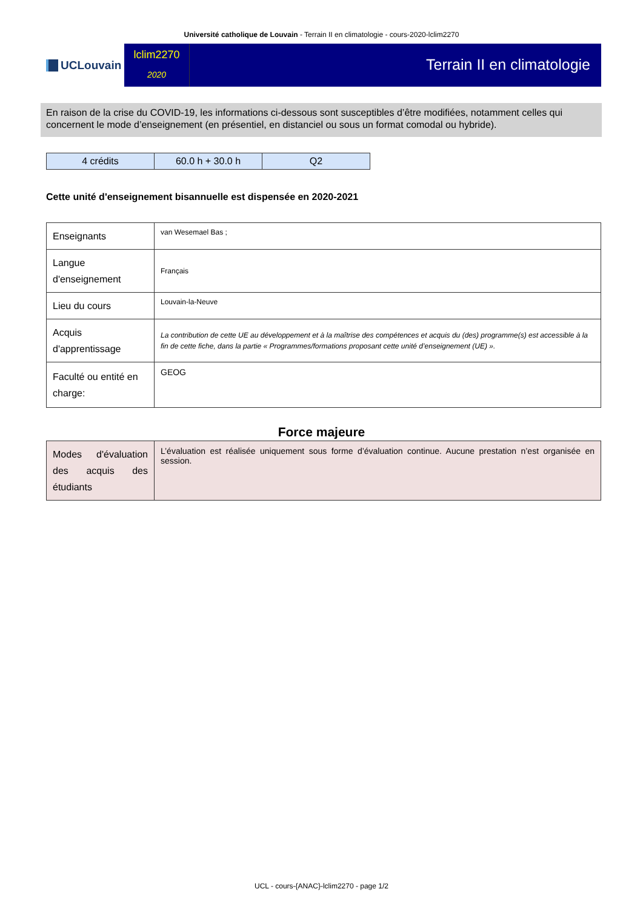Université catholique de Louvain - Terrain II en climatologie - cours-2020-lclim2270
UCLouvain
lclim2270
2020
Terrain II en climatologie
En raison de la crise du COVID-19, les informations ci-dessous sont susceptibles d’être modifiées, notamment celles qui concernent le mode d’enseignement (en présentiel, en distanciel ou sous un format comodal ou hybride).
| 4 crédits | 60.0 h + 30.0 h | Q2 |
Cette unité d'enseignement bisannuelle est dispensée en 2020-2021
| Enseignants | van Wesemael Bas ; |
| Langue d'enseignement | Français |
| Lieu du cours | Louvain-la-Neuve |
| Acquis d'apprentissage | La contribution de cette UE au développement et à la maîtrise des compétences et acquis du (des) programme(s) est accessible à la fin de cette fiche, dans la partie « Programmes/formations proposant cette unité d’enseignement (UE) ». |
| Faculté ou entité en charge: | GEOG |
Force majeure
| Modes d'évaluation des acquis des étudiants | L’évaluation est réalisée uniquement sous forme d’évaluation continue. Aucune prestation n’est organisée en session. |
UCL - cours-{ANAC}-lclim2270 - page 1/2